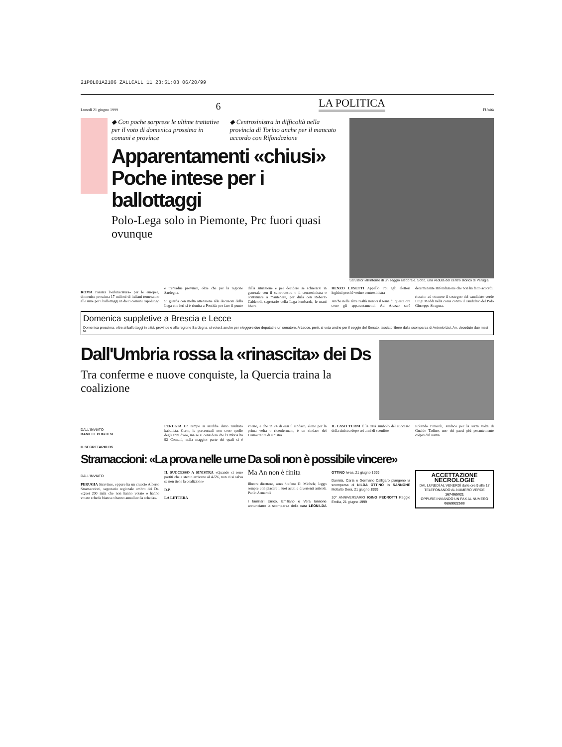21POL01A2106 ZALLCALL 11 23:51:03 06/20/99
Lunedì 21 giugno 1999 6 LA POLITICA l'Unità
◆ Con poche sorprese le ultime trattative per il voto di domenica prossima in comuni e province
◆ Centrosinistra in difficoltà nella provincia di Torino anche per il mancato accordo con Rifondazione
Apparentamenti «chiusi»
Poche intese per i ballottaggi
Polo-Lega solo in Piemonte, Prc fuori quasi ovunque
Scrutatori all'interno di un seggio elettorale. Sotto, una veduta del centro storico di Perugia
ROMA Passata l'«ubriacatura» per le europee, domenica prossima 17 milioni di italiani torneranno alle urne per i ballottaggi in dieci comuni capoluogo e trentadue province, oltre che per la regione Sardegna.
Si guarda con molta attenzione alle decisioni della Lega che ieri si è riunita a Pontida per fare il punto della situazione e per decidere se schierarsi in generale con il centrodestra o il centrosinistra o continuare a mantenere, per dirla con Roberto Calderoli, segretario della Lega lombarda, le mani libere.
RENZO LUSETTI Appello Ppi agli elettori leghisti perché votino centrosinistra
Anche nelle altre realtà minori il tema di queste ore sono gli apparentamenti. Ad Arezzo sarà determinante Rifondazione che non ha fatto accordi.
riuscito ad ottenere il sostegno del candidato verde Luigi Meddi nella corsa contro il candidato del Polo Giuseppe Siragusa.
Domenica suppletive a Brescia e Lecce
Domenica prossima, oltre ai ballottaggi in città, province e alla regione Sardegna, si voterà anche per eleggere due deputati e un senatore. A Lecce, però, si vota anche per il seggio del Senato, lasciato libero dalla scomparsa di Antonio Lisi, An, deceduto due mesi fa.
Dall'Umbria rossa la «rinascita» dei Ds
Tra conferme e nuove conquiste, la Quercia traina la coalizione
DALL'INVIATO
DANIELE PUGLIESE
PERUGIA Un tempo si sarebbe detto risultato kabulista. Certo, le percentuali non sono quelle degli anni d'oro, ma se si considera che l'Umbria ha 92 Comuni, nella maggior parte dei quali si è votato, e che in 74 di essi il sindaco, eletto per la prima volta o riconfermato, è un sindaco dei Democratici di sinistra.
IL CASO TERNI È la città simbolo del successo della sinistra dopo sei anni di sconfitte
Rolando Pinacoli, sindaco per la terza volta di Gualdo Tadino, uno dei paesi più pesantemente colpiti dal sisma.
IL SEGRETARIO DS
Stramaccioni: «La prova nelle urne Da soli non è possibile vincere»
DALL'INVIATO
PERUGIA Stravince, eppure ha un cruccio Alberto Stramaccioni, segretario regionale umbro dei Ds. «Quei 200 mila che non hanno votato o hanno votato scheda bianca o hanno annullato la scheda».
IL SUCCESSO A SINISTRA «Quando ci sono partiti che a stento arrivano al 4-5%, non ci si salva se non tiene la coalizione»
D.P.
LA LETTERA
Ma An non è finita
Illustre direttore, sono Stefano Di Michele, leggo sempre con piacere i suoi acuti e divertenti articoli. Paolo Armaroli
I familiari Errico, Emiliano e Vera Iannone annunciano la scomparsa della cara LEONILDA OTTINO Ivrea, 21 giugno 1999
Daniela, Carla e Germano Calligaro piangono la scomparsa di NILDA OTTINO in SANNONE Moltalto Dora, 21 giugno 1999
10° ANNIVERSARIO IGINO PEDROTTI Reggio Emilia, 21 giugno 1999
ACCETTAZIONE NECROLOGIE
DAL LUNEDÌ AL VENERDÌ dalle ore 9 alle 17
TELEFONANDO AL NUMERO VERDE
167-865021
OPPURE INVIANDO UN FAX AL NUMERO
06/69922588